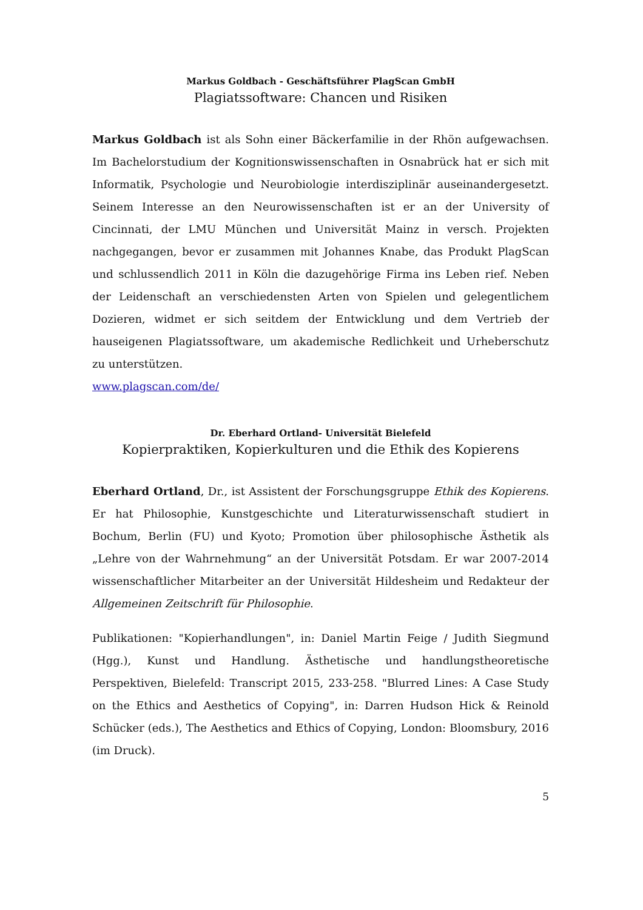Markus Goldbach - Geschäftsführer PlagScan GmbH
Plagiatssoftware: Chancen und Risiken
Markus Goldbach ist als Sohn einer Bäckerfamilie in der Rhön aufgewachsen. Im Bachelorstudium der Kognitionswissenschaften in Osnabrück hat er sich mit Informatik, Psychologie und Neurobiologie interdisziplinär auseinandergesetzt. Seinem Interesse an den Neurowissenschaften ist er an der University of Cincinnati, der LMU München und Universität Mainz in versch. Projekten nachgegangen, bevor er zusammen mit Johannes Knabe, das Produkt PlagScan und schlussendlich 2011 in Köln die dazugehörige Firma ins Leben rief. Neben der Leidenschaft an verschiedensten Arten von Spielen und gelegentlichem Dozieren, widmet er sich seitdem der Entwicklung und dem Vertrieb der hauseigenen Plagiatssoftware, um akademische Redlichkeit und Urheberschutz zu unterstützen.
www.plagscan.com/de/
Dr. Eberhard Ortland- Universität Bielefeld
Kopierpraktiken, Kopierkulturen und die Ethik des Kopierens
Eberhard Ortland, Dr., ist Assistent der Forschungsgruppe Ethik des Kopierens. Er hat Philosophie, Kunstgeschichte und Literaturwissenschaft studiert in Bochum, Berlin (FU) und Kyoto; Promotion über philosophische Ästhetik als „Lehre von der Wahrnehmung“ an der Universität Potsdam. Er war 2007-2014 wissenschaftlicher Mitarbeiter an der Universität Hildesheim und Redakteur der Allgemeinen Zeitschrift für Philosophie.
Publikationen: "Kopierhandlungen", in: Daniel Martin Feige / Judith Siegmund (Hgg.), Kunst und Handlung. Ästhetische und handlungstheoretische Perspektiven, Bielefeld: Transcript 2015, 233-258. "Blurred Lines: A Case Study on the Ethics and Aesthetics of Copying", in: Darren Hudson Hick & Reinold Schücker (eds.), The Aesthetics and Ethics of Copying, London: Bloomsbury, 2016 (im Druck).
5